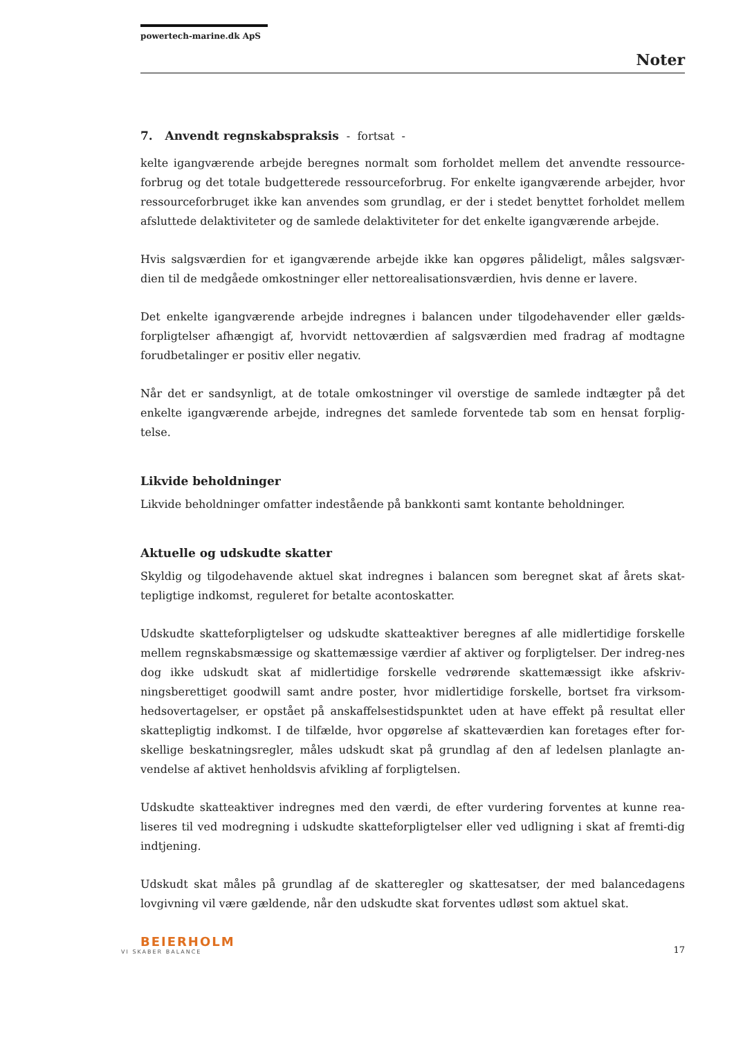powertech-marine.dk ApS
Noter
7. Anvendt regnskabspraksis - fortsat -
kelte igangværende arbejde beregnes normalt som forholdet mellem det anvendte ressource-forbrug og det totale budgetterede ressourceforbrug. For enkelte igangværende arbejder, hvor ressourceforbruget ikke kan anvendes som grundlag, er der i stedet benyttet forholdet mellem afsluttede delaktiviteter og de samlede delaktiviteter for det enkelte igangværende arbejde.
Hvis salgsværdien for et igangværende arbejde ikke kan opgøres pålideligt, måles salgsvær-dien til de medgåede omkostninger eller nettorealisationsværdien, hvis denne er lavere.
Det enkelte igangværende arbejde indregnes i balancen under tilgodehavender eller gælds-forpligtelser afhængigt af, hvorvidt nettoværdien af salgsværdien med fradrag af modtagne forudbetalinger er positiv eller negativ.
Når det er sandsynligt, at de totale omkostninger vil overstige de samlede indtægter på det enkelte igangværende arbejde, indregnes det samlede forventede tab som en hensat forplig-telse.
Likvide beholdninger
Likvide beholdninger omfatter indestående på bankkonti samt kontante beholdninger.
Aktuelle og udskudte skatter
Skyldig og tilgodehavende aktuel skat indregnes i balancen som beregnet skat af årets skat-tepligtige indkomst, reguleret for betalte acontoskatter.
Udskudte skatteforpligtelser og udskudte skatteaktiver beregnes af alle midlertidige forskelle mellem regnskabsmæssige og skattemæssige værdier af aktiver og forpligtelser. Der indreg-nes dog ikke udskudt skat af midlertidige forskelle vedrørende skattemæssigt ikke afskriv-ningsberettiget goodwill samt andre poster, hvor midlertidige forskelle, bortset fra virksom-hedsovertagelser, er opstået på anskaffelsestidspunktet uden at have effekt på resultat eller skattepligtig indkomst. I de tilfælde, hvor opgørelse af skatteværdien kan foretages efter for-skellige beskatningsregler, måles udskudt skat på grundlag af den af ledelsen planlagte an-vendelse af aktivet henholdsvis afvikling af forpligtelsen.
Udskudte skatteaktiver indregnes med den værdi, de efter vurdering forventes at kunne rea-liseres til ved modregning i udskudte skatteforpligtelser eller ved udligning i skat af fremti-dig indtjening.
Udskudt skat måles på grundlag af de skatteregler og skattesatser, der med balancedagens lovgivning vil være gældende, når den udskudte skat forventes udløst som aktuel skat.
BEIERHOLM
VI SKABER BALANCE
17